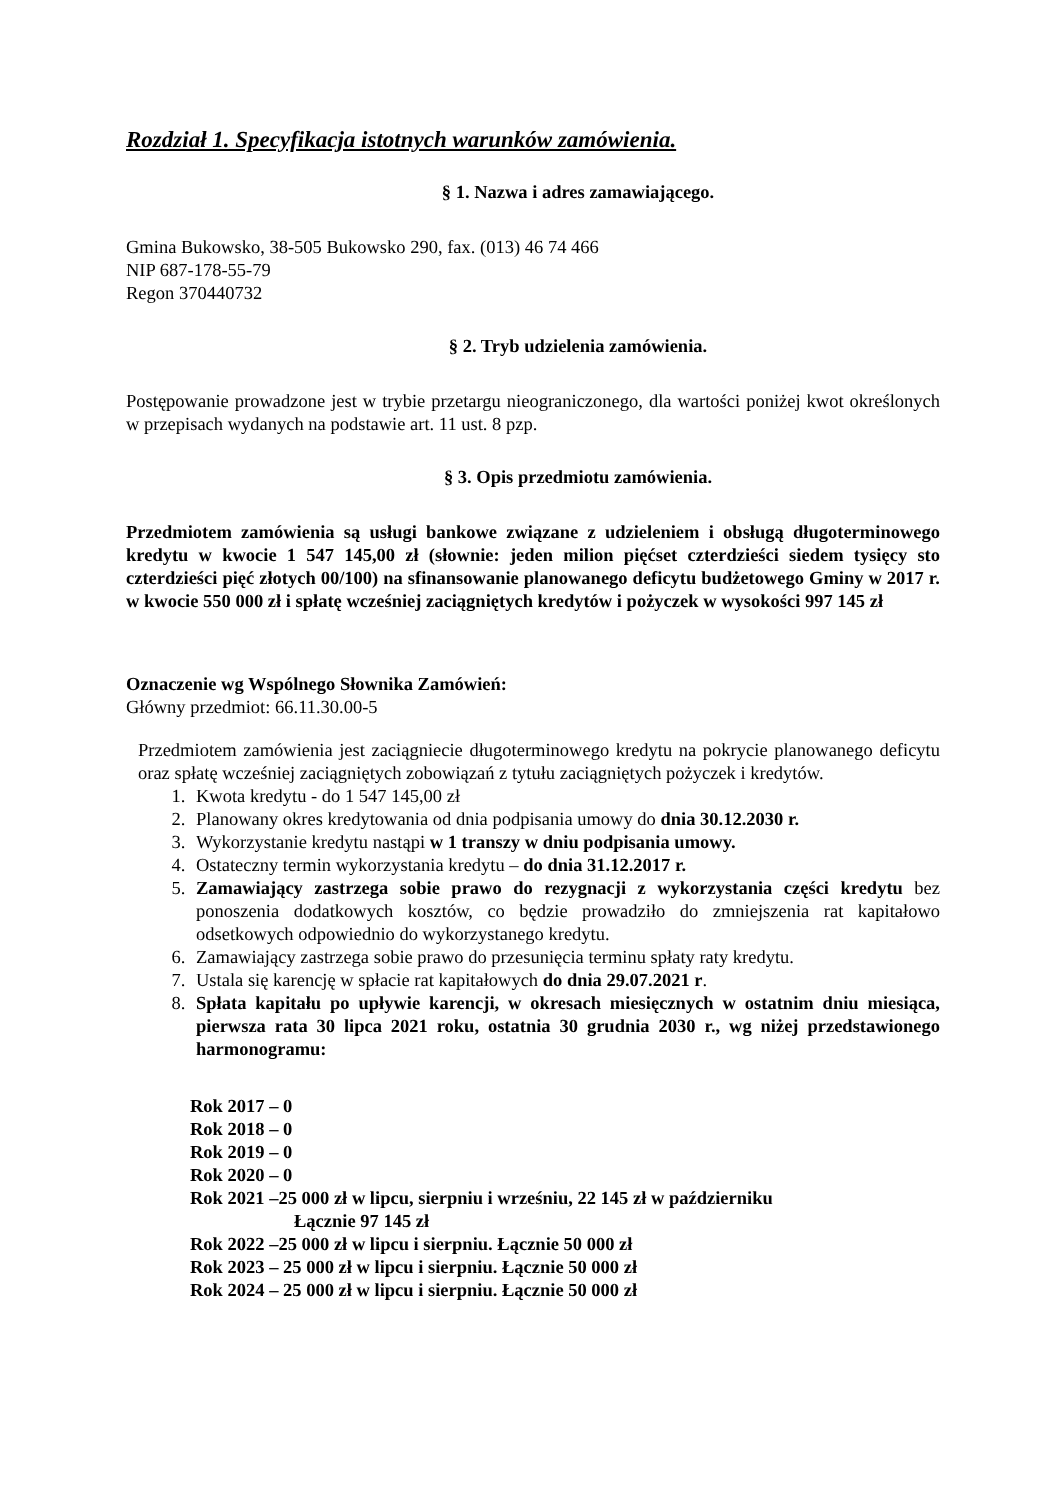Rozdział 1. Specyfikacja istotnych warunków zamówienia.
§ 1. Nazwa i adres zamawiającego.
Gmina Bukowsko, 38-505 Bukowsko 290, fax. (013) 46 74 466
NIP 687-178-55-79
Regon 370440732
§ 2. Tryb udzielenia zamówienia.
Postępowanie prowadzone jest w trybie przetargu nieograniczonego, dla wartości poniżej kwot określonych w przepisach wydanych na podstawie art. 11 ust. 8 pzp.
§ 3. Opis przedmiotu zamówienia.
Przedmiotem zamówienia są usługi bankowe związane z udzieleniem i obsługą długoterminowego kredytu w kwocie 1 547 145,00 zł (słownie: jeden milion pięćset czterdzieści siedem tysięcy sto czterdzieści pięć złotych 00/100) na sfinansowanie planowanego deficytu budżetowego Gminy w 2017 r. w kwocie 550 000 zł i spłatę wcześniej zaciągniętych kredytów i pożyczek w wysokości 997 145 zł
Oznaczenie wg Wspólnego Słownika Zamówień:
Główny przedmiot: 66.11.30.00-5
Przedmiotem zamówienia jest zaciągniecie długoterminowego kredytu na pokrycie planowanego deficytu oraz spłatę wcześniej zaciągniętych zobowiązań z tytułu zaciągniętych pożyczek i kredytów.
1. Kwota kredytu - do 1 547 145,00 zł
2. Planowany okres kredytowania od dnia podpisania umowy do dnia 30.12.2030 r.
3. Wykorzystanie kredytu nastąpi w 1 transzy w dniu podpisania umowy.
4. Ostateczny termin wykorzystania kredytu – do dnia 31.12.2017 r.
5. Zamawiający zastrzega sobie prawo do rezygnacji z wykorzystania części kredytu bez ponoszenia dodatkowych kosztów, co będzie prowadziło do zmniejszenia rat kapitałowo odsetkowych odpowiednio do wykorzystanego kredytu.
6. Zamawiający zastrzega sobie prawo do przesunięcia terminu spłaty raty kredytu.
7. Ustala się karencję w spłacie rat kapitałowych do dnia 29.07.2021 r.
8. Spłata kapitału po upływie karencji, w okresach miesięcznych w ostatnim dniu miesiąca, pierwsza rata 30 lipca 2021 roku, ostatnia 30 grudnia 2030 r., wg niżej przedstawionego harmonogramu:
Rok 2017 – 0
Rok 2018 – 0
Rok 2019 – 0
Rok 2020 – 0
Rok 2021 –25 000 zł w lipcu, sierpniu i wrześniu, 22 145 zł w październiku
Łącznie 97 145 zł
Rok 2022 –25 000 zł w lipcu i sierpniu. Łącznie 50 000 zł
Rok 2023 – 25 000 zł w lipcu i sierpniu. Łącznie 50 000 zł
Rok 2024 – 25 000 zł w lipcu i sierpniu. Łącznie 50 000 zł